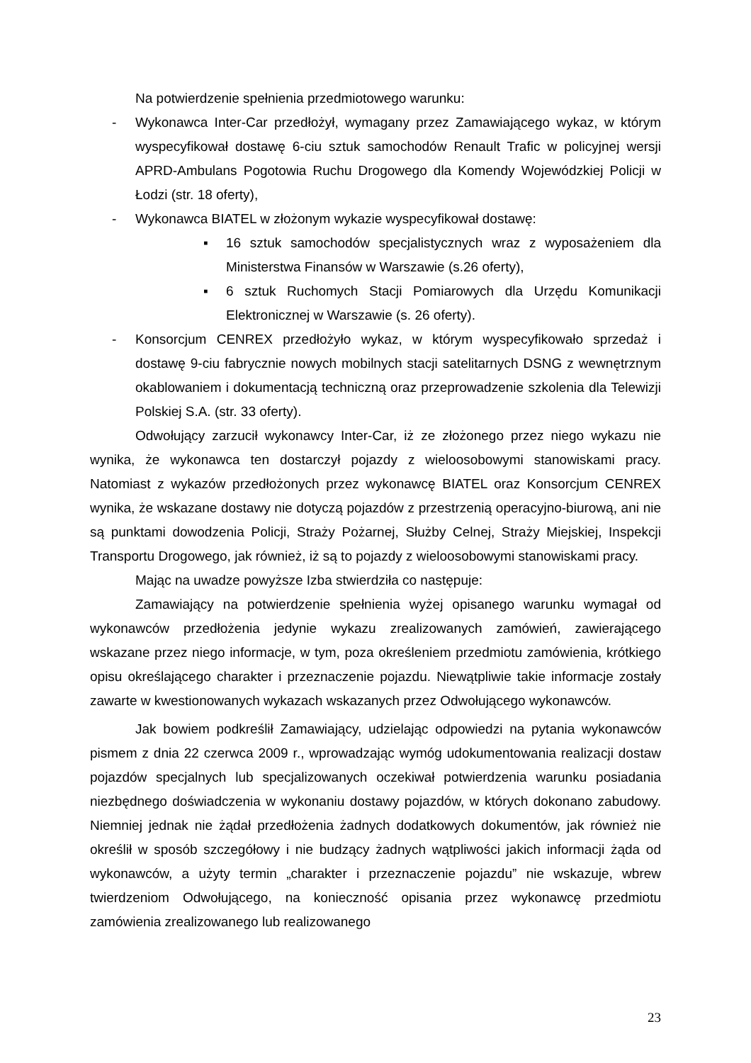Na potwierdzenie spełnienia przedmiotowego warunku:
- Wykonawca Inter-Car przedłożył, wymagany przez Zamawiającego wykaz, w którym wyspecyfikował dostawę 6-ciu sztuk samochodów Renault Trafic w policyjnej wersji APRD-Ambulans Pogotowia Ruchu Drogowego dla Komendy Wojewódzkiej Policji w Łodzi (str. 18 oferty),
- Wykonawca BIATEL w złożonym wykazie wyspecyfikował dostawę:
▪ 16 sztuk samochodów specjalistycznych wraz z wyposażeniem dla Ministerstwa Finansów w Warszawie (s.26 oferty),
▪ 6 sztuk Ruchomych Stacji Pomiarowych dla Urzędu Komunikacji Elektronicznej w Warszawie (s. 26 oferty).
- Konsorcjum CENREX przedłożyło wykaz, w którym wyspecyfikowało sprzedaż i dostawę 9-ciu fabrycznie nowych mobilnych stacji satelitarnych DSNG z wewnętrznym okablowaniem i dokumentacją techniczną oraz przeprowadzenie szkolenia dla Telewizji Polskiej S.A. (str. 33 oferty).
Odwołujący zarzucił wykonawcy Inter-Car, iż ze złożonego przez niego wykazu nie wynika, że wykonawca ten dostarczył pojazdy z wieloosobowymi stanowiskami pracy. Natomiast z wykazów przedłożonych przez wykonawcę BIATEL oraz Konsorcjum CENREX wynika, że wskazane dostawy nie dotyczą pojazdów z przestrzenią operacyjno-biurową, ani nie są punktami dowodzenia Policji, Straży Pożarnej, Służby Celnej, Straży Miejskiej, Inspekcji Transportu Drogowego, jak również, iż są to pojazdy z wieloosobowymi stanowiskami pracy.
Mając na uwadze powyższe Izba stwierdziła co następuje:
Zamawiający na potwierdzenie spełnienia wyżej opisanego warunku wymagał od wykonawców przedłożenia jedynie wykazu zrealizowanych zamówień, zawierającego wskazane przez niego informacje, w tym, poza określeniem przedmiotu zamówienia, krótkiego opisu określającego charakter i przeznaczenie pojazdu. Niewątpliwie takie informacje zostały zawarte w kwestionowanych wykazach wskazanych przez Odwołującego wykonawców.
Jak bowiem podkreślił Zamawiający, udzielając odpowiedzi na pytania wykonawców pismem z dnia 22 czerwca 2009 r., wprowadzając wymóg udokumentowania realizacji dostaw pojazdów specjalnych lub specjalizowanych oczekiwał potwierdzenia warunku posiadania niezbędnego doświadczenia w wykonaniu dostawy pojazdów, w których dokonano zabudowy. Niemniej jednak nie żądał przedłożenia żadnych dodatkowych dokumentów, jak również nie określił w sposób szczegółowy i nie budzący żadnych wątpliwości jakich informacji żąda od wykonawców, a użyty termin „charakter i przeznaczenie pojazdu” nie wskazuje, wbrew twierdzeniom Odwołującego, na konieczność opisania przez wykonawcę przedmiotu zamówienia zrealizowanego lub realizowanego
23